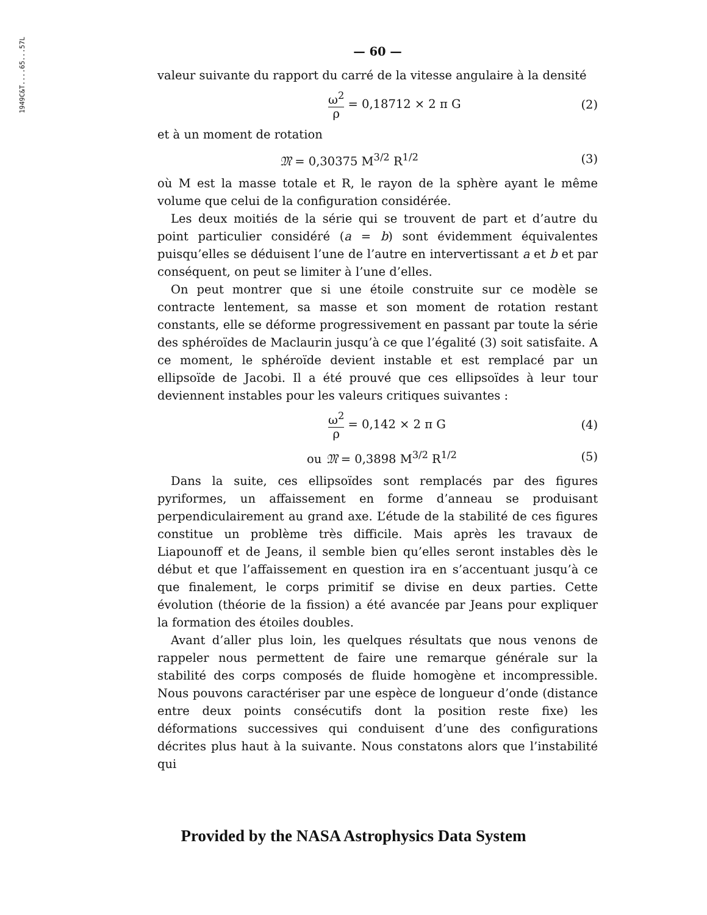1949C&T....65...57L
— 60 —
valeur suivante du rapport du carré de la vitesse angulaire à la densité
ω<sup>2</sup> ρ = 0,18712 × 2 π G (2)
et à un moment de rotation
𝔐 = 0,30375 M<sup>3/2</sup> R<sup>1/2</sup> (3)
où M est la masse totale et R, le rayon de la sphère ayant le même volume que celui de la configuration considérée.
Les deux moitiés de la série qui se trouvent de part et d’autre du point particulier considéré (a = b) sont évidemment équivalentes puisqu’elles se déduisent l’une de l’autre en intervertissant a et b et par conséquent, on peut se limiter à l’une d’elles.
On peut montrer que si une étoile construite sur ce modèle se contracte lentement, sa masse et son moment de rotation restant constants, elle se déforme progressivement en passant par toute la série des sphéroïdes de Maclaurin jusqu’à ce que l’égalité (3) soit satisfaite. A ce moment, le sphéroïde devient instable et est remplacé par un ellipsoïde de Jacobi. Il a été prouvé que ces ellipsoïdes à leur tour deviennent instables pour les valeurs critiques suivantes :
ω<sup>2</sup> ρ = 0,142 × 2 π G (4)
ou 𝔐 = 0,3898 M<sup>3/2</sup> R<sup>1/2</sup> (5)
Dans la suite, ces ellipsoïdes sont remplacés par des figures pyriformes, un affaissement en forme d’anneau se produisant perpendiculairement au grand axe. L’étude de la stabilité de ces figures constitue un problème très difficile. Mais après les travaux de Liapounoff et de Jeans, il semble bien qu’elles seront instables dès le début et que l’affaissement en question ira en s’accentuant jusqu’à ce que finalement, le corps primitif se divise en deux parties. Cette évolution (théorie de la fission) a été avancée par Jeans pour expliquer la formation des étoiles doubles.
Avant d’aller plus loin, les quelques résultats que nous venons de rappeler nous permettent de faire une remarque générale sur la stabilité des corps composés de fluide homogène et incompressible. Nous pouvons caractériser par une espèce de longueur d’onde (distance entre deux points consécutifs dont la position reste fixe) les déformations successives qui conduisent d’une des configurations décrites plus haut à la suivante. Nous constatons alors que l’instabilité qui
Provided by the NASA Astrophysics Data System